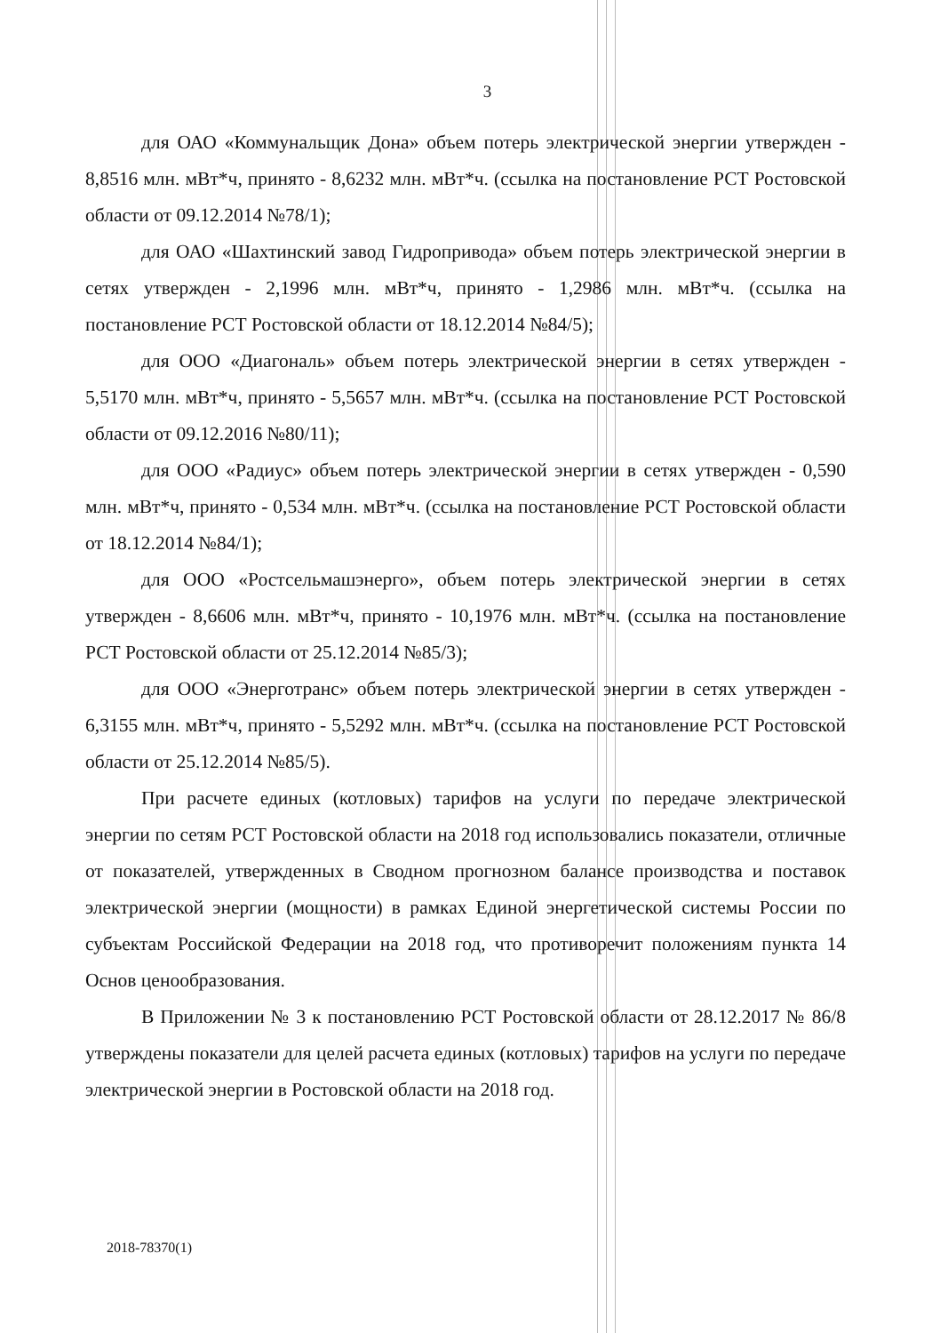3
для ОАО «Коммунальщик Дона» объем потерь электрической энергии утвержден - 8,8516 млн. мВт*ч, принято - 8,6232 млн. мВт*ч. (ссылка на постановление РСТ Ростовской области от 09.12.2014 №78/1);
для ОАО «Шахтинский завод Гидропривода» объем потерь электрической энергии в сетях утвержден - 2,1996 млн. мВт*ч, принято - 1,2986 млн. мВт*ч. (ссылка на постановление РСТ Ростовской области от 18.12.2014 №84/5);
для ООО «Диагональ» объем потерь электрической энергии в сетях утвержден - 5,5170 млн. мВт*ч, принято - 5,5657 млн. мВт*ч. (ссылка на постановление РСТ Ростовской области от 09.12.2016 №80/11);
для ООО «Радиус» объем потерь электрической энергии в сетях утвержден - 0,590 млн. мВт*ч, принято - 0,534 млн. мВт*ч. (ссылка на постановление РСТ Ростовской области от 18.12.2014 №84/1);
для ООО «Ростсельмашэнерго», объем потерь электрической энергии в сетях утвержден - 8,6606 млн. мВт*ч, принято - 10,1976 млн. мВт*ч. (ссылка на постановление РСТ Ростовской области от 25.12.2014 №85/3);
для ООО «Энерготранс» объем потерь электрической энергии в сетях утвержден - 6,3155 млн. мВт*ч, принято - 5,5292 млн. мВт*ч. (ссылка на постановление РСТ Ростовской области от 25.12.2014 №85/5).
При расчете единых (котловых) тарифов на услуги по передаче электрической энергии по сетям РСТ Ростовской области на 2018 год использовались показатели, отличные от показателей, утвержденных в Сводном прогнозном балансе производства и поставок электрической энергии (мощности) в рамках Единой энергетической системы России по субъектам Российской Федерации на 2018 год, что противоречит положениям пункта 14 Основ ценообразования.
В Приложении № 3 к постановлению РСТ Ростовской области от 28.12.2017 № 86/8 утверждены показатели для целей расчета единых (котловых) тарифов на услуги по передаче электрической энергии в Ростовской области на 2018 год.
2018-78370(1)